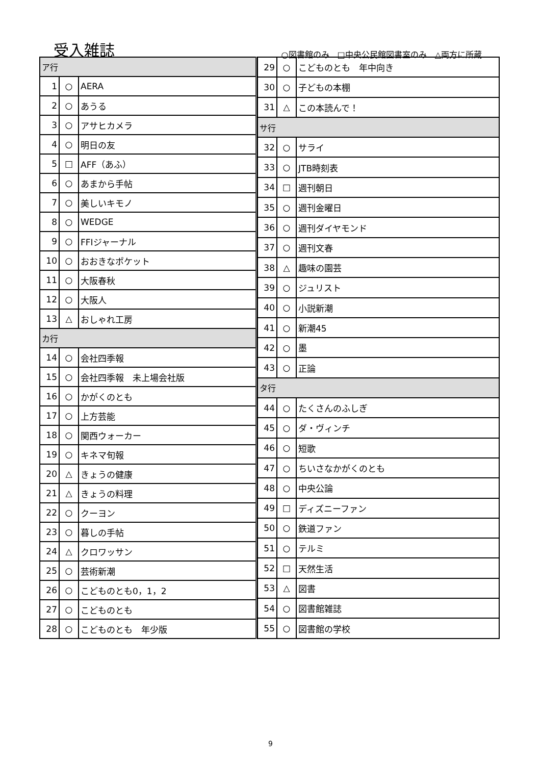受入雑誌
○図書館のみ　□中央公民館図書室のみ　△両方に所蔵
| ア行 | | |
| 1 | ○ | AERA |
| 2 | ○ | あうる |
| 3 | ○ | アサヒカメラ |
| 4 | ○ | 明日の友 |
| 5 | □ | AFF（あふ） |
| 6 | ○ | あまから手帖 |
| 7 | ○ | 美しいキモノ |
| 8 | ○ | WEDGE |
| 9 | ○ | FFIジャーナル |
| 10 | ○ | おおきなポケット |
| 11 | ○ | 大阪春秋 |
| 12 | ○ | 大阪人 |
| 13 | △ | おしゃれ工房 |
| カ行 | | |
| 14 | ○ | 会社四季報 |
| 15 | ○ | 会社四季報 未上場会社版 |
| 16 | ○ | かがくのとも |
| 17 | ○ | 上方芸能 |
| 18 | ○ | 関西ウォーカー |
| 19 | ○ | キネマ旬報 |
| 20 | △ | きょうの健康 |
| 21 | △ | きょうの料理 |
| 22 | ○ | クーヨン |
| 23 | ○ | 暮しの手帖 |
| 24 | △ | クロワッサン |
| 25 | ○ | 芸術新潮 |
| 26 | ○ | こどものとも0，1，2 |
| 27 | ○ | こどものとも |
| 28 | ○ | こどものとも 年少版 |
| 29 | ○ | こどものとも 年中向き |
| 30 | ○ | 子どもの本棚 |
| 31 | △ | この本読んで！ |
| サ行 | | |
| 32 | ○ | サライ |
| 33 | ○ | JTB時刻表 |
| 34 | □ | 週刊朝日 |
| 35 | ○ | 週刊金曜日 |
| 36 | ○ | 週刊ダイヤモンド |
| 37 | ○ | 週刊文春 |
| 38 | △ | 趣味の園芸 |
| 39 | ○ | ジュリスト |
| 40 | ○ | 小説新潮 |
| 41 | ○ | 新潮45 |
| 42 | ○ | 墨 |
| 43 | ○ | 正論 |
| タ行 | | |
| 44 | ○ | たくさんのふしぎ |
| 45 | ○ | ダ・ヴィンチ |
| 46 | ○ | 短歌 |
| 47 | ○ | ちいさなかがくのとも |
| 48 | ○ | 中央公論 |
| 49 | □ | ディズニーファン |
| 50 | ○ | 鉄道ファン |
| 51 | ○ | テルミ |
| 52 | □ | 天然生活 |
| 53 | △ | 図書 |
| 54 | ○ | 図書館雑誌 |
| 55 | ○ | 図書館の学校 |
9